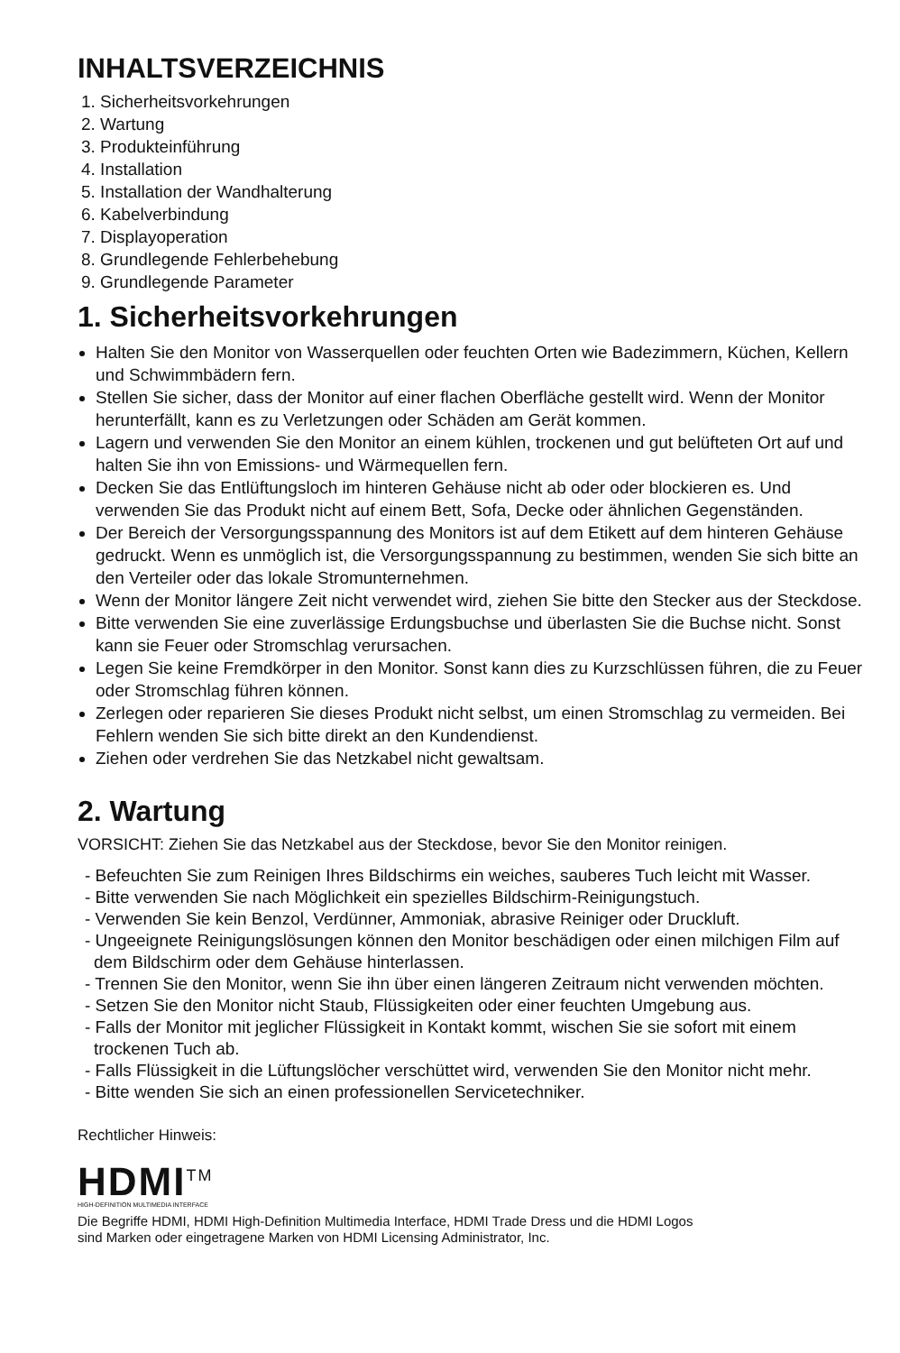INHALTSVERZEICHNIS
1. Sicherheitsvorkehrungen
2. Wartung
3. Produkteinführung
4. Installation
5. Installation der Wandhalterung
6. Kabelverbindung
7. Displayoperation
8. Grundlegende Fehlerbehebung
9. Grundlegende Parameter
1. Sicherheitsvorkehrungen
Halten Sie den Monitor von Wasserquellen oder feuchten Orten wie Badezimmern, Küchen, Kellern und Schwimmbädern fern.
Stellen Sie sicher, dass der Monitor auf einer flachen Oberfläche gestellt wird. Wenn der Monitor herunterfällt, kann es zu Verletzungen oder Schäden am Gerät kommen.
Lagern und verwenden Sie den Monitor an einem kühlen, trockenen und gut belüfteten Ort auf und halten Sie ihn von Emissions- und Wärmequellen fern.
Decken Sie das Entlüftungsloch im hinteren Gehäuse nicht ab oder oder blockieren es. Und verwenden Sie das Produkt nicht auf einem Bett, Sofa, Decke oder ähnlichen Gegenständen.
Der Bereich der Versorgungsspannung des Monitors ist auf dem Etikett auf dem hinteren Gehäuse gedruckt. Wenn es unmöglich ist, die Versorgungsspannung zu bestimmen, wenden Sie sich bitte an den Verteiler oder das lokale Stromunternehmen.
Wenn der Monitor längere Zeit nicht verwendet wird, ziehen Sie bitte den Stecker aus der Steckdose.
Bitte verwenden Sie eine zuverlässige Erdungsbuchse und überlasten Sie die Buchse nicht. Sonst kann sie Feuer oder Stromschlag verursachen.
Legen Sie keine Fremdkörper in den Monitor. Sonst kann dies zu Kurzschlüssen führen, die zu Feuer oder Stromschlag führen können.
Zerlegen oder reparieren Sie dieses Produkt nicht selbst, um einen Stromschlag zu vermeiden. Bei Fehlern wenden Sie sich bitte direkt an den Kundendienst.
Ziehen oder verdrehen Sie das Netzkabel nicht gewaltsam.
2. Wartung
VORSICHT: Ziehen Sie das Netzkabel aus der Steckdose, bevor Sie den Monitor reinigen.
- Befeuchten Sie zum Reinigen Ihres Bildschirms ein weiches, sauberes Tuch leicht mit Wasser.
- Bitte verwenden Sie nach Möglichkeit ein spezielles Bildschirm-Reinigungstuch.
- Verwenden Sie kein Benzol, Verdünner, Ammoniak, abrasive Reiniger oder Druckluft.
- Ungeeignete Reinigungslösungen können den Monitor beschädigen oder einen milchigen Film auf dem Bildschirm oder dem Gehäuse hinterlassen.
- Trennen Sie den Monitor, wenn Sie ihn über einen längeren Zeitraum nicht verwenden möchten.
- Setzen Sie den Monitor nicht Staub, Flüssigkeiten oder einer feuchten Umgebung aus.
- Falls der Monitor mit jeglicher Flüssigkeit in Kontakt kommt, wischen Sie sie sofort mit einem trockenen Tuch ab.
- Falls Flüssigkeit in die Lüftungslöcher verschüttet wird, verwenden Sie den Monitor nicht mehr.
- Bitte wenden Sie sich an einen professionellen Servicetechniker.
Rechtlicher Hinweis:
HDMI<sup>TM</sup>
HIGH-DEFINITION MULTIMEDIA INTERFACE
Die Begriffe HDMI, HDMI High-Definition Multimedia Interface, HDMI Trade Dress und die HDMI Logos
sind Marken oder eingetragene Marken von HDMI Licensing Administrator, Inc.